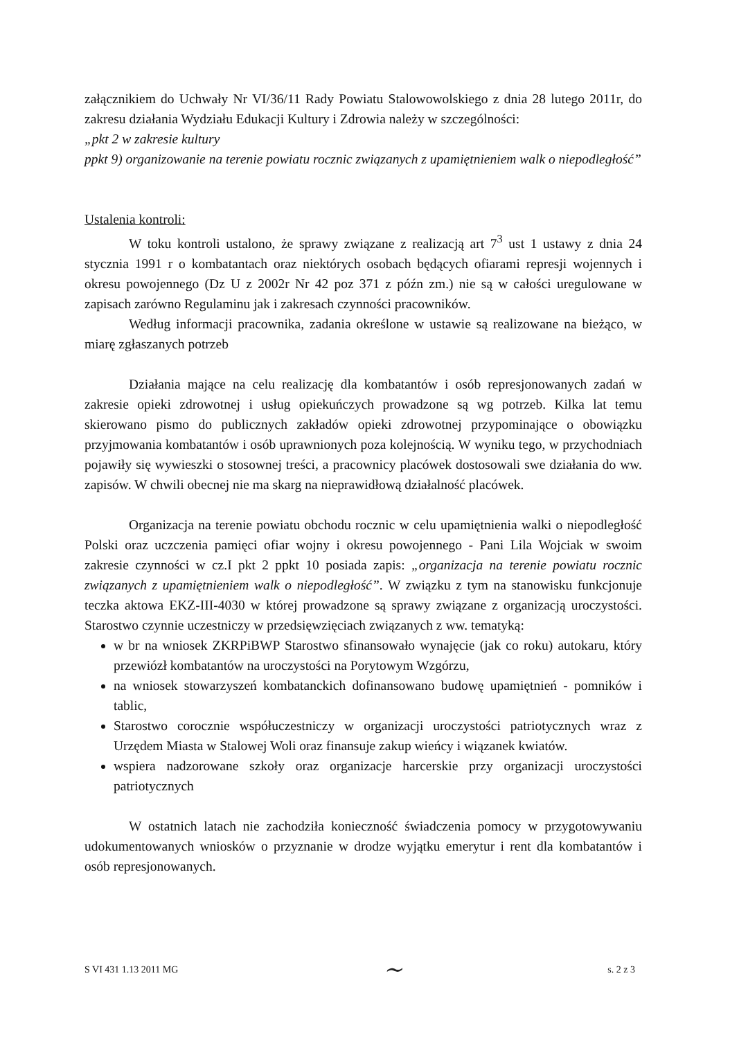załącznikiem do Uchwały Nr VI/36/11 Rady Powiatu Stalowowolskiego z dnia 28 lutego 2011r, do zakresu działania Wydziału Edukacji Kultury i Zdrowia należy w szczególności:
„pkt 2 w zakresie kultury
ppkt 9) organizowanie na terenie powiatu rocznic związanych z upamiętnieniem walk o niepodległość”
Ustalenia kontroli:
W toku kontroli ustalono, że sprawy związane z realizacją art 7<sup>3</sup> ust 1 ustawy z dnia 24 stycznia 1991 r o kombatantach oraz niektórych osobach będących ofiarami represji wojennych i okresu powojennego (Dz U z 2002r Nr 42 poz 371 z późn zm.) nie są w całości uregulowane w zapisach zarówno Regulaminu jak i zakresach czynności pracowników.
Według informacji pracownika, zadania określone w ustawie są realizowane na bieżąco, w miarę zgłaszanych potrzeb
Działania mające na celu realizację dla kombatantów i osób represjonowanych zadań w zakresie opieki zdrowotnej i usług opiekuńczych prowadzone są wg potrzeb. Kilka lat temu skierowano pismo do publicznych zakładów opieki zdrowotnej przypominające o obowiązku przyjmowania kombatantów i osób uprawnionych poza kolejnością. W wyniku tego, w przychodniach pojawiły się wywieszki o stosownej treści, a pracownicy placówek dostosowali swe działania do ww. zapisów. W chwili obecnej nie ma skarg na nieprawidłową działalność placówek.
Organizacja na terenie powiatu obchodu rocznic w celu upamiętnienia walki o niepodległość Polski oraz uczczenia pamięci ofiar wojny i okresu powojennego - Pani Lila Wojciak w swoim zakresie czynności w cz.I pkt 2 ppkt 10 posiada zapis: „organizacja na terenie powiatu rocznic związanych z upamiętnieniem walk o niepodległość”. W związku z tym na stanowisku funkcjonuje teczka aktowa EKZ-III-4030 w której prowadzone są sprawy związane z organizacją uroczystości. Starostwo czynnie uczestniczy w przedsięwzięciach związanych z ww. tematyką:
w br na wniosek ZKRPiBWP Starostwo sfinansowało wynajęcie (jak co roku) autokaru, który przewiózł kombatantów na uroczystości na Porytowym Wzgórzu,
na wniosek stowarzyszeń kombatanckich dofinansowano budowę upamiętnień - pomników i tablic,
Starostwo corocznie współuczestniczy w organizacji uroczystości patriotycznych wraz z Urzędem Miasta w Stalowej Woli oraz finansuje zakup wieńcy i wiązanek kwiatów.
wspiera nadzorowane szkoły oraz organizacje harcerskie przy organizacji uroczystości patriotycznych
W ostatnich latach nie zachodziła konieczność świadczenia pomocy w przygotowywaniu udokumentowanych wniosków o przyznanie w drodze wyjątku emerytur i rent dla kombatantów i osób represjonowanych.
S VI 431 1.13 2011 MG ~ s. 2 z 3